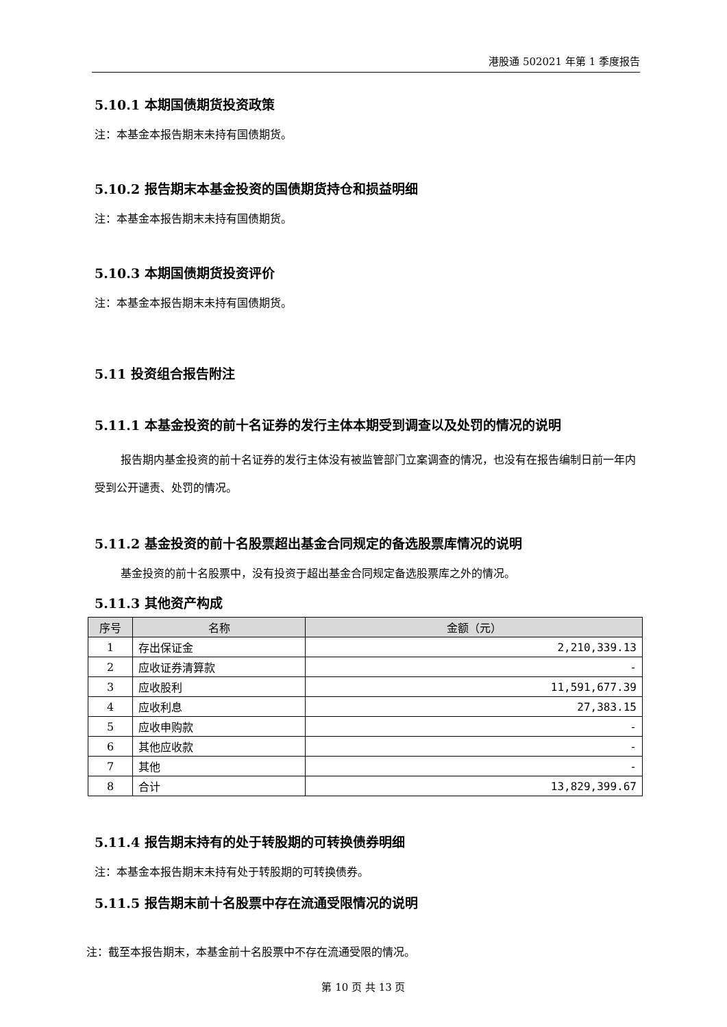港股通 502021 年第 1 季度报告
5.10.1 本期国债期货投资政策
注：本基金本报告期末未持有国债期货。
5.10.2 报告期末本基金投资的国债期货持仓和损益明细
注：本基金本报告期末未持有国债期货。
5.10.3 本期国债期货投资评价
注：本基金本报告期末未持有国债期货。
5.11 投资组合报告附注
5.11.1 本基金投资的前十名证券的发行主体本期受到调查以及处罚的情况的说明
报告期内基金投资的前十名证券的发行主体没有被监管部门立案调查的情况，也没有在报告编制日前一年内受到公开谴责、处罚的情况。
5.11.2 基金投资的前十名股票超出基金合同规定的备选股票库情况的说明
基金投资的前十名股票中，没有投资于超出基金合同规定备选股票库之外的情况。
5.11.3 其他资产构成
| 序号 | 名称 | 金额（元） |
| --- | --- | --- |
| 1 | 存出保证金 | 2,210,339.13 |
| 2 | 应收证券清算款 | - |
| 3 | 应收股利 | 11,591,677.39 |
| 4 | 应收利息 | 27,383.15 |
| 5 | 应收申购款 | - |
| 6 | 其他应收款 | - |
| 7 | 其他 | - |
| 8 | 合计 | 13,829,399.67 |
5.11.4 报告期末持有的处于转股期的可转换债券明细
注：本基金本报告期末未持有处于转股期的可转换债券。
5.11.5 报告期末前十名股票中存在流通受限情况的说明
注：截至本报告期末，本基金前十名股票中不存在流通受限的情况。
第 10 页 共 13 页